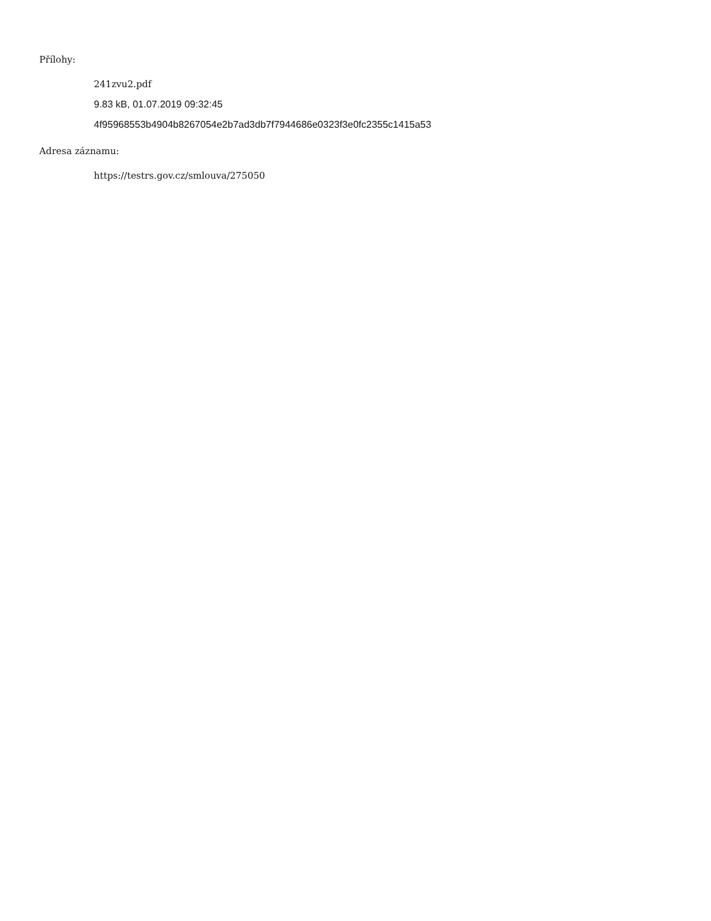Přílohy:
241zvu2.pdf
9.83 kB, 01.07.2019 09:32:45
4f95968553b4904b8267054e2b7ad3db7f7944686e0323f3e0fc2355c1415a53
Adresa záznamu:
https://testrs.gov.cz/smlouva/275050